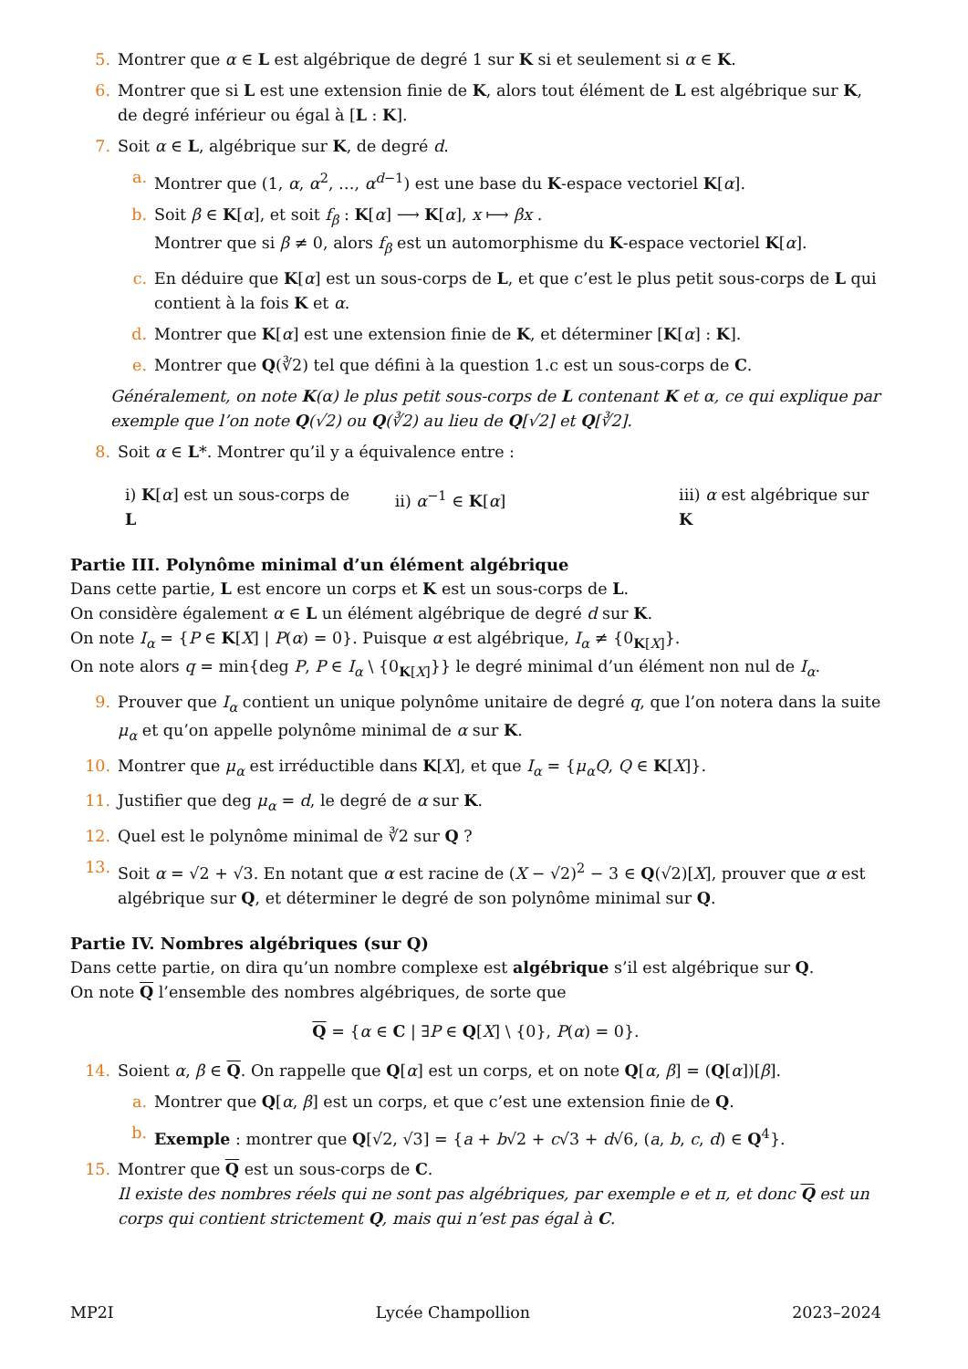5. Montrer que α ∈ L est algébrique de degré 1 sur K si et seulement si α ∈ K.
6. Montrer que si L est une extension finie de K, alors tout élément de L est algébrique sur K, de degré inférieur ou égal à [L : K].
7. Soit α ∈ L, algébrique sur K, de degré d.
a. Montrer que (1, α, α<sup>2</sup>, …, α<sup>d−1</sup>) est une base du K-espace vectoriel K[α].
b. Soit β ∈ K[α], et soit f<sub>β</sub> : K[α] ⟶ K[α], x ⟼ βx .
Montrer que si β ≠ 0, alors f<sub>β</sub> est un automorphisme du K-espace vectoriel K[α].
c. En déduire que K[α] est un sous-corps de L, et que c’est le plus petit sous-corps de L qui contient à la fois K et α.
d. Montrer que K[α] est une extension finie de K, et déterminer [K[α] : K].
e. Montrer que Q(∛2) tel que défini à la question 1.c est un sous-corps de C.
Généralement, on note K(α) le plus petit sous-corps de L contenant K et α, ce qui explique par exemple que l’on note Q(√2) ou Q(∛2) au lieu de Q[√2] et Q[∛2].
8. Soit α ∈ L*. Montrer qu’il y a équivalence entre :
i) K[α] est un sous-corps de L ii) α<sup>−1</sup> ∈ K[α] iii) α est algébrique sur K
Partie III. Polynôme minimal d’un élément algébrique
Dans cette partie, L est encore un corps et K est un sous-corps de L.
On considère également α ∈ L un élément algébrique de degré d sur K.
On note I<sub>α</sub> = {P ∈ K[X] | P(α) = 0}. Puisque α est algébrique, I<sub>α</sub> ≠ {0<sub>K[X]</sub>}.
On note alors q = min{deg P, P ∈ I<sub>α</sub> \ {0<sub>K[X]</sub>}} le degré minimal d’un élément non nul de I<sub>α</sub>.
9. Prouver que I<sub>α</sub> contient un unique polynôme unitaire de degré q, que l’on notera dans la suite μ<sub>α</sub> et qu’on appelle polynôme minimal de α sur K.
10. Montrer que μ<sub>α</sub> est irréductible dans K[X], et que I<sub>α</sub> = {μ<sub>α</sub>Q, Q ∈ K[X]}.
11. Justifier que deg μ<sub>α</sub> = d, le degré de α sur K.
12. Quel est le polynôme minimal de ∛2 sur Q ?
13. Soit α = √2 + √3. En notant que α est racine de (X − √2)<sup>2</sup> − 3 ∈ Q(√2)[X], prouver que α est algébrique sur Q, et déterminer le degré de son polynôme minimal sur Q.
Partie IV. Nombres algébriques (sur Q)
Dans cette partie, on dira qu’un nombre complexe est algébrique s’il est algébrique sur Q.
On note Q l’ensemble des nombres algébriques, de sorte que
Q = {α ∈ C | ∃P ∈ Q[X] \ {0}, P(α) = 0}.
14. Soient α, β ∈ Q. On rappelle que Q[α] est un corps, et on note Q[α, β] = (Q[α])[β].
a. Montrer que Q[α, β] est un corps, et que c’est une extension finie de Q.
b. Exemple : montrer que Q[√2, √3] = {a + b√2 + c√3 + d√6, (a, b, c, d) ∈ Q<sup>4</sup>}.
15. Montrer que Q est un sous-corps de C.
Il existe des nombres réels qui ne sont pas algébriques, par exemple e et π, et donc Q est un corps qui contient strictement Q, mais qui n’est pas égal à C.
MP2I Lycée Champollion 2023–2024